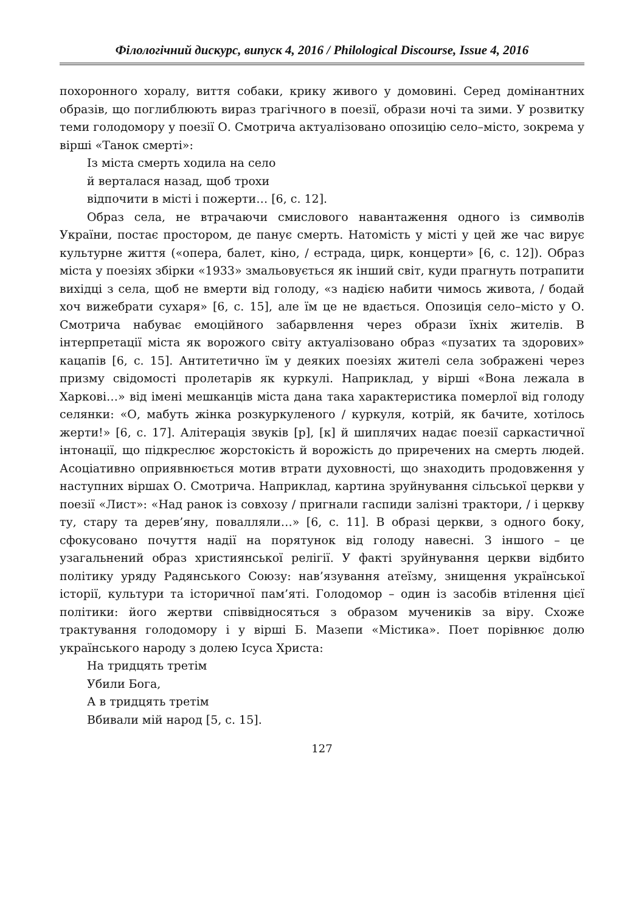Філологічний дискурс, випуск 4, 2016 / Philological Discourse, Issue 4, 2016
похоронного хоралу, виття собаки, крику живого у домовині. Серед домінантних образів, що поглиблюють вираз трагічного в поезії, образи ночі та зими. У розвитку теми голодомору у поезії О. Смотрича актуалізовано опозицію село–місто, зокрема у вірші «Танок смерті»:
Із міста смерть ходила на село
й верталася назад, щоб трохи
відпочити в місті і пожерти… [6, с. 12].
Образ села, не втрачаючи смислового навантаження одного із символів України, постає простором, де панує смерть. Натомість у місті у цей же час вирує культурне життя («опера, балет, кіно, / естрада, цирк, концерти» [6, с. 12]). Образ міста у поезіях збірки «1933» змальовується як інший світ, куди прагнуть потрапити вихідці з села, щоб не вмерти від голоду, «з надією набити чимось живота, / бодай хоч вижебрати сухаря» [6, с. 15], але їм це не вдається. Опозиція село–місто у О. Смотрича набуває емоційного забарвлення через образи їхніх жителів. В інтерпретації міста як ворожого світу актуалізовано образ «пузатих та здорових» кацапів [6, с. 15]. Антитетично їм у деяких поезіях жителі села зображені через призму свідомості пролетарів як куркулі. Наприклад, у вірші «Вона лежала в Харкові…» від імені мешканців міста дана така характеристика померлої від голоду селянки: «О, мабуть жінка розкуркуленого / куркуля, котрій, як бачите, хотілось жерти!» [6, с. 17]. Алітерація звуків [р], [к] й шиплячих надає поезії саркастичної інтонації, що підкреслює жорстокість й ворожість до приречених на смерть людей. Асоціативно оприявнюється мотив втрати духовності, що знаходить продовження у наступних віршах О. Смотрича. Наприклад, картина зруйнування сільської церкви у поезії «Лист»: «Над ранок із совхозу / пригнали гаспиди залізні трактори, / і церкву ту, стару та дерев’яну, повалляли…» [6, с. 11]. В образі церкви, з одного боку, сфокусовано почуття надії на порятунок від голоду навесні. З іншого – це узагальнений образ християнської релігії. У факті зруйнування церкви відбито політику уряду Радянського Союзу: нав’язування атеїзму, знищення української історії, культури та історичної пам’яті. Голодомор – один із засобів втілення цієї політики: його жертви співвідносяться з образом мучеників за віру. Схоже трактування голодомору і у вірші Б. Мазепи «Містика». Поет порівнює долю українського народу з долею Ісуса Христа:
На тридцять третім
Убили Бога,
А в тридцять третім
Вбивали мій народ [5, с. 15].
127